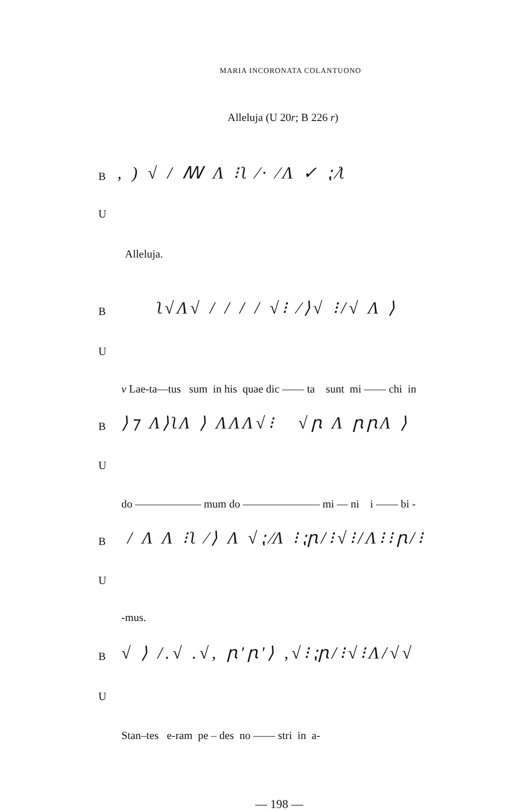MARIA INCORONATA COLANTUONO
Alleluja (U 20r; B 226 r)
B
, ) √ / ꟿ Λ ⁝ʅ ⁄· ⁄Λ ✓ ⁏ ⁄ʅ
U
Alleluja.
B
ʅ√Λ√ / / / / √⁝ ⁄⟩√ ⁝/√ Λ ⟩
U
v Lae-ta—tus sum in his quae dic —— ta sunt mi —— chi in
B
⟩⁊ Λ⟩ʅΛ ⟩ ΛΛΛ√⁝ √ꞃ Λ ꞃꞃΛ ⟩
U
do —————— mum do ——————— mi — ni i —— bi -
B
/ Λ Λ ⁝ʅ ⁄⟩ Λ √⁏ ⁄Λ ⁝⁏ꞃ/⁝√⁝/Λ⁝⁝ꞃ/⁝
U
-mus.
B
√ ⟩ /.√ .√, ꞃ'ꞃ'⟩ ,√⁝⁏ꞃ/⁝√⁝Λ/√√
U
Stan–tes e-ram pe – des no —— stri in a-
— 198 —